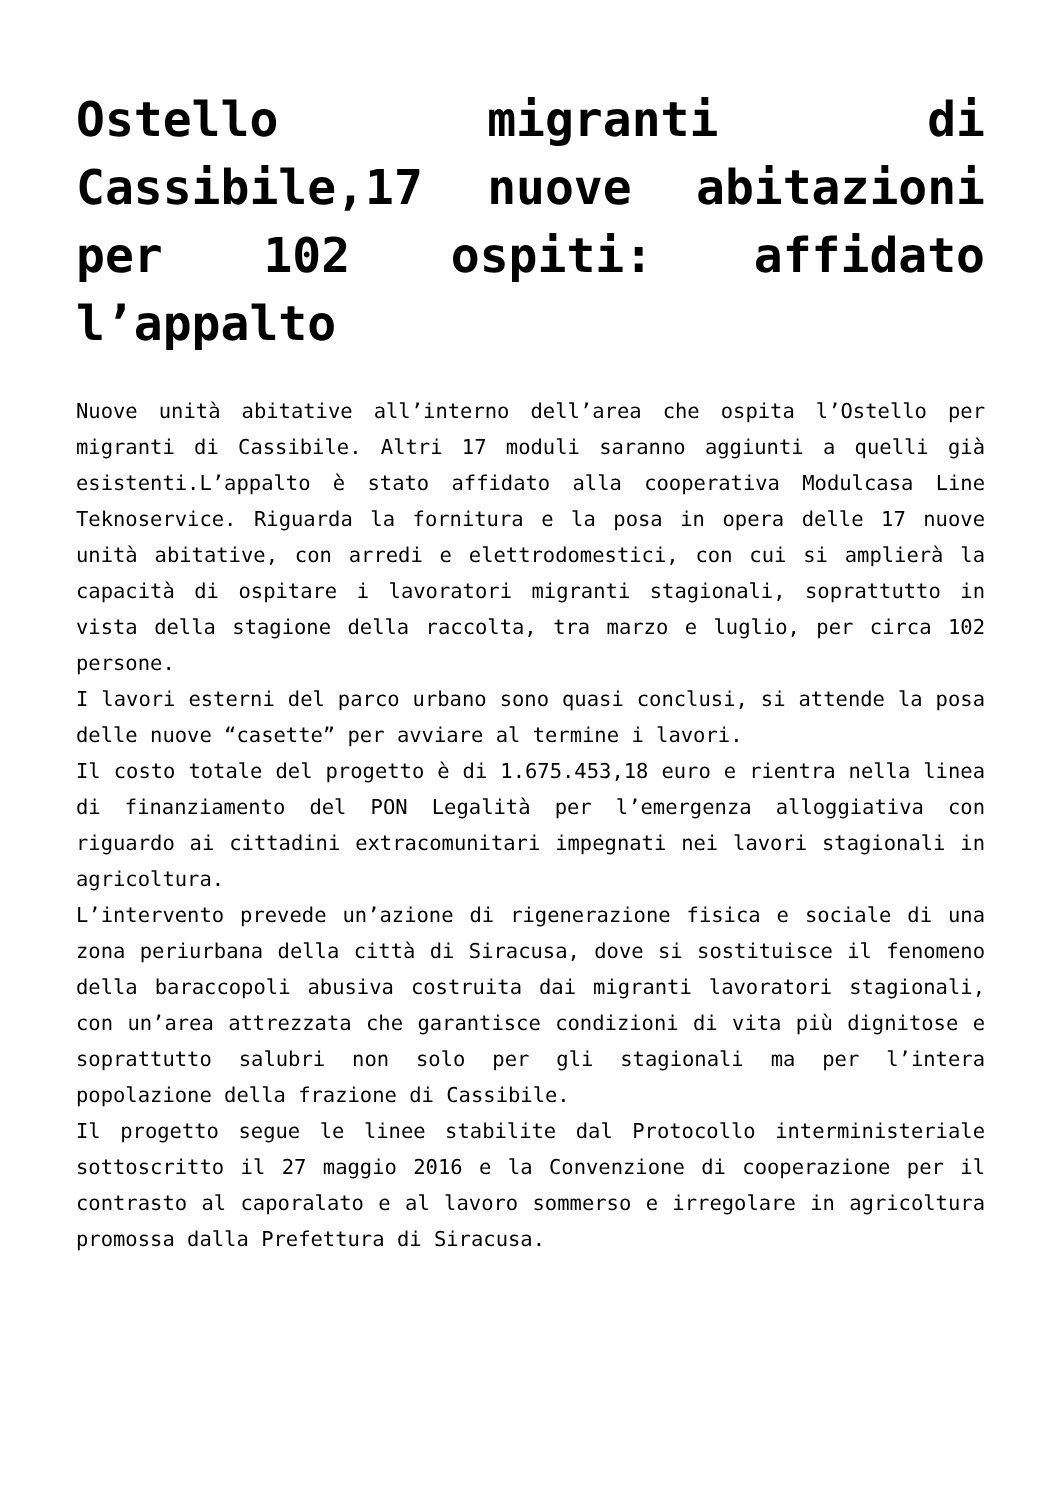Ostello migranti di Cassibile,17 nuove abitazioni per 102 ospiti: affidato l’appalto
Nuove unità abitative all’interno dell’area che ospita l’Ostello per migranti di Cassibile. Altri 17 moduli saranno aggiunti a quelli già esistenti.L’appalto è stato affidato alla cooperativa Modulcasa Line Teknoservice. Riguarda la fornitura e la posa in opera delle 17 nuove unità abitative, con arredi e elettrodomestici, con cui si amplierà la capacità di ospitare i lavoratori migranti stagionali, soprattutto in vista della stagione della raccolta, tra marzo e luglio, per circa 102 persone.
I lavori esterni del parco urbano sono quasi conclusi, si attende la posa delle nuove “casette” per avviare al termine i lavori.
Il costo totale del progetto è di 1.675.453,18 euro e rientra nella linea di finanziamento del PON Legalità per l’emergenza alloggiativa con riguardo ai cittadini extracomunitari impegnati nei lavori stagionali in agricoltura.
L’intervento prevede un’azione di rigenerazione fisica e sociale di una zona periurbana della città di Siracusa, dove si sostituisce il fenomeno della baraccopoli abusiva costruita dai migranti lavoratori stagionali, con un’area attrezzata che garantisce condizioni di vita più dignitose e soprattutto salubri non solo per gli stagionali ma per l’intera popolazione della frazione di Cassibile.
Il progetto segue le linee stabilite dal Protocollo interministeriale sottoscritto il 27 maggio 2016 e la Convenzione di cooperazione per il contrasto al caporalato e al lavoro sommerso e irregolare in agricoltura promossa dalla Prefettura di Siracusa.